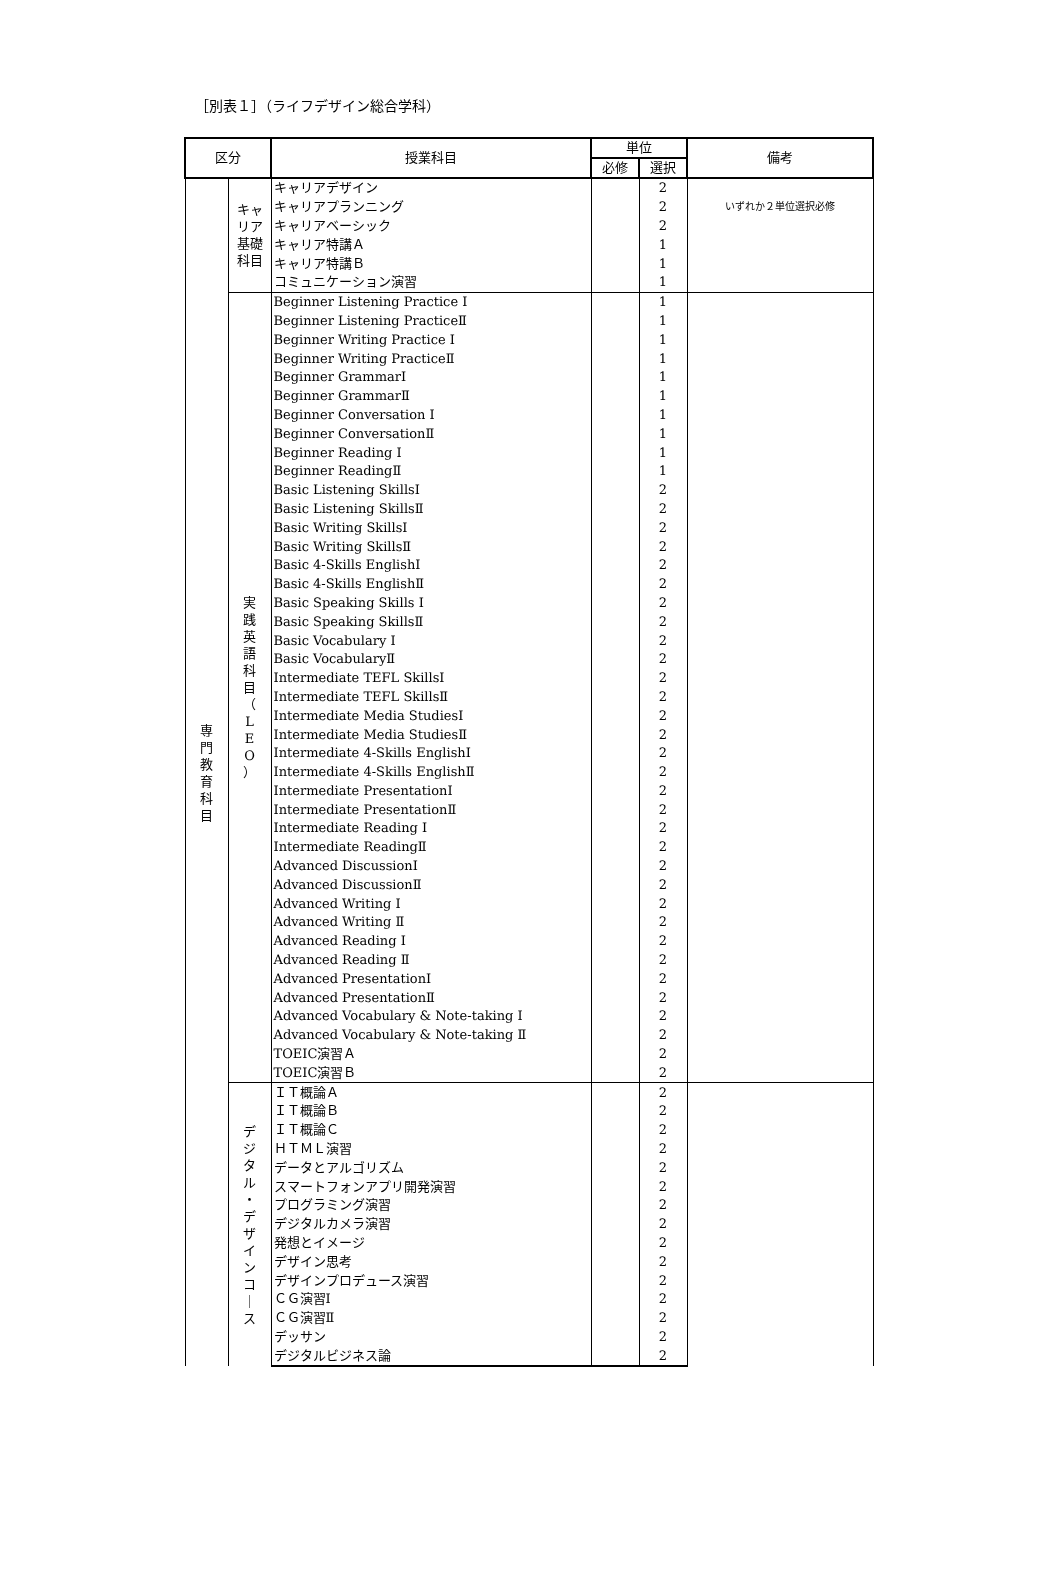［別表１］（ライフデザイン総合学科）
| 区分 | | 授業科目 | 単位 | | 備考 |
| --- | --- | --- | --- | --- | --- |
| | | | 必修 | 選択 | |
| 専 門 教 育 科 目 | キャリア基礎科目 | キャリアデザイン | | 2 | いずれか２単位選択必修 |
| | | キャリアプランニング | | 2 | |
| | | キャリアベーシック | | 2 | |
| | | キャリア特講Ａ | | 1 | |
| | | キャリア特講Ｂ | | 1 | |
| | | コミュニケーション演習 | | 1 | |
| | 実 践 英 語 科 目 （ L E O ） | Beginner Listening Practice Ⅰ | | 1 | |
| | | Beginner Listening PracticeⅡ | | 1 | |
| | | Beginner Writing Practice Ⅰ | | 1 | |
| | | Beginner Writing PracticeⅡ | | 1 | |
| | | Beginner GrammarⅠ | | 1 | |
| | | Beginner GrammarⅡ | | 1 | |
| | | Beginner Conversation Ⅰ | | 1 | |
| | | Beginner ConversationⅡ | | 1 | |
| | | Beginner Reading Ⅰ | | 1 | |
| | | Beginner ReadingⅡ | | 1 | |
| | | Basic Listening SkillsⅠ | | 2 | |
| | | Basic Listening SkillsⅡ | | 2 | |
| | | Basic Writing SkillsⅠ | | 2 | |
| | | Basic Writing SkillsⅡ | | 2 | |
| | | Basic 4-Skills EnglishⅠ | | 2 | |
| | | Basic 4-Skills EnglishⅡ | | 2 | |
| | | Basic Speaking Skills Ⅰ | | 2 | |
| | | Basic Speaking SkillsⅡ | | 2 | |
| | | Basic Vocabulary Ⅰ | | 2 | |
| | | Basic VocabularyⅡ | | 2 | |
| | | Intermediate TEFL SkillsⅠ | | 2 | |
| | | Intermediate TEFL SkillsⅡ | | 2 | |
| | | Intermediate Media StudiesⅠ | | 2 | |
| | | Intermediate Media StudiesⅡ | | 2 | |
| | | Intermediate 4-Skills EnglishⅠ | | 2 | |
| | | Intermediate 4-Skills EnglishⅡ | | 2 | |
| | | Intermediate PresentationⅠ | | 2 | |
| | | Intermediate PresentationⅡ | | 2 | |
| | | Intermediate Reading Ⅰ | | 2 | |
| | | Intermediate ReadingⅡ | | 2 | |
| | | Advanced DiscussionⅠ | | 2 | |
| | | Advanced DiscussionⅡ | | 2 | |
| | | Advanced Writing Ⅰ | | 2 | |
| | | Advanced Writing Ⅱ | | 2 | |
| | | Advanced Reading Ⅰ | | 2 | |
| | | Advanced Reading Ⅱ | | 2 | |
| | | Advanced PresentationⅠ | | 2 | |
| | | Advanced PresentationⅡ | | 2 | |
| | | Advanced Vocabulary & Note-taking Ⅰ | | 2 | |
| | | Advanced Vocabulary & Note-taking Ⅱ | | 2 | |
| | | TOEIC演習Ａ | | 2 | |
| | | TOEIC演習Ｂ | | 2 | |
| | デ ジ タ ル ・ デ ザ イ ン コ ｜ ス | ＩＴ概論Ａ | | 2 | |
| | | ＩＴ概論Ｂ | | 2 | |
| | | ＩＴ概論Ｃ | | 2 | |
| | | ＨＴＭＬ演習 | | 2 | |
| | | データとアルゴリズム | | 2 | |
| | | スマートフォンアプリ開発演習 | | 2 | |
| | | プログラミング演習 | | 2 | |
| | | デジタルカメラ演習 | | 2 | |
| | | 発想とイメージ | | 2 | |
| | | デザイン思考 | | 2 | |
| | | デザインプロデュース演習 | | 2 | |
| | | ＣＧ演習Ⅰ | | 2 | |
| | | ＣＧ演習Ⅱ | | 2 | |
| | | デッサン | | 2 | |
| | | デジタルビジネス論 | | 2 | |